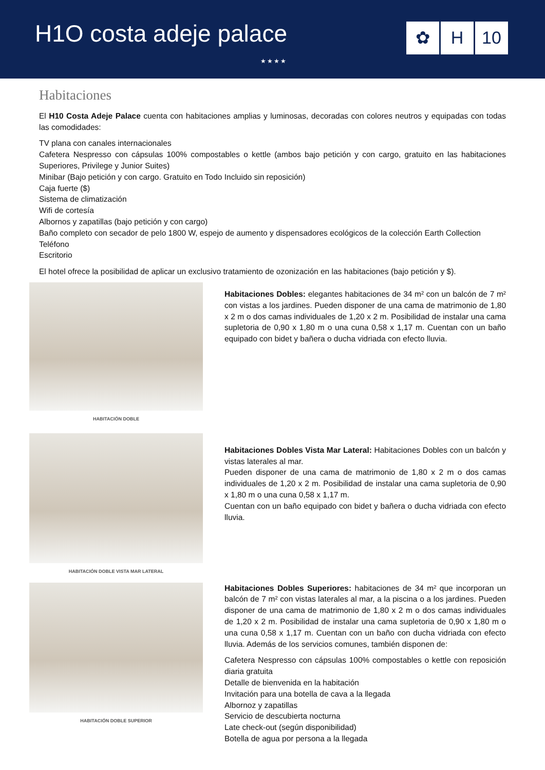H1O costa adeje palace
★★★★
✿ H 10
Habitaciones
El H10 Costa Adeje Palace cuenta con habitaciones amplias y luminosas, decoradas con colores neutros y equipadas con todas las comodidades:
TV plana con canales internacionales
Cafetera Nespresso con cápsulas 100% compostables o kettle (ambos bajo petición y con cargo, gratuito en las habitaciones Superiores, Privilege y Junior Suites)
Minibar (Bajo petición y con cargo. Gratuito en Todo Incluido sin reposición)
Caja fuerte ($)
Sistema de climatización
Wifi de cortesía
Albornos y zapatillas (bajo petición y con cargo)
Baño completo con secador de pelo 1800 W, espejo de aumento y dispensadores ecológicos de la colección Earth Collection
Teléfono
Escritorio
El hotel ofrece la posibilidad de aplicar un exclusivo tratamiento de ozonización en las habitaciones (bajo petición y $).
HABITACIÓN DOBLE
Habitaciones Dobles: elegantes habitaciones de 34 m² con un balcón de 7 m² con vistas a los jardines. Pueden disponer de una cama de matrimonio de 1,80 x 2 m o dos camas individuales de 1,20 x 2 m. Posibilidad de instalar una cama supletoria de 0,90 x 1,80 m o una cuna 0,58 x 1,17 m. Cuentan con un baño equipado con bidet y bañera o ducha vidriada con efecto lluvia.
HABITACIÓN DOBLE VISTA MAR LATERAL
Habitaciones Dobles Vista Mar Lateral: Habitaciones Dobles con un balcón y vistas laterales al mar.
Pueden disponer de una cama de matrimonio de 1,80 x 2 m o dos camas individuales de 1,20 x 2 m. Posibilidad de instalar una cama supletoria de 0,90 x 1,80 m o una cuna 0,58 x 1,17 m.
Cuentan con un baño equipado con bidet y bañera o ducha vidriada con efecto lluvia.
HABITACIÓN DOBLE SUPERIOR
Habitaciones Dobles Superiores: habitaciones de 34 m² que incorporan un balcón de 7 m² con vistas laterales al mar, a la piscina o a los jardines. Pueden disponer de una cama de matrimonio de 1,80 x 2 m o dos camas individuales de 1,20 x 2 m. Posibilidad de instalar una cama supletoria de 0,90 x 1,80 m o una cuna 0,58 x 1,17 m. Cuentan con un baño con ducha vidriada con efecto lluvia. Además de los servicios comunes, también disponen de:
Cafetera Nespresso con cápsulas 100% compostables o kettle con reposición diaria gratuita
Detalle de bienvenida en la habitación
Invitación para una botella de cava a la llegada
Albornoz y zapatillas
Servicio de descubierta nocturna
Late check-out (según disponibilidad)
Botella de agua por persona a la llegada